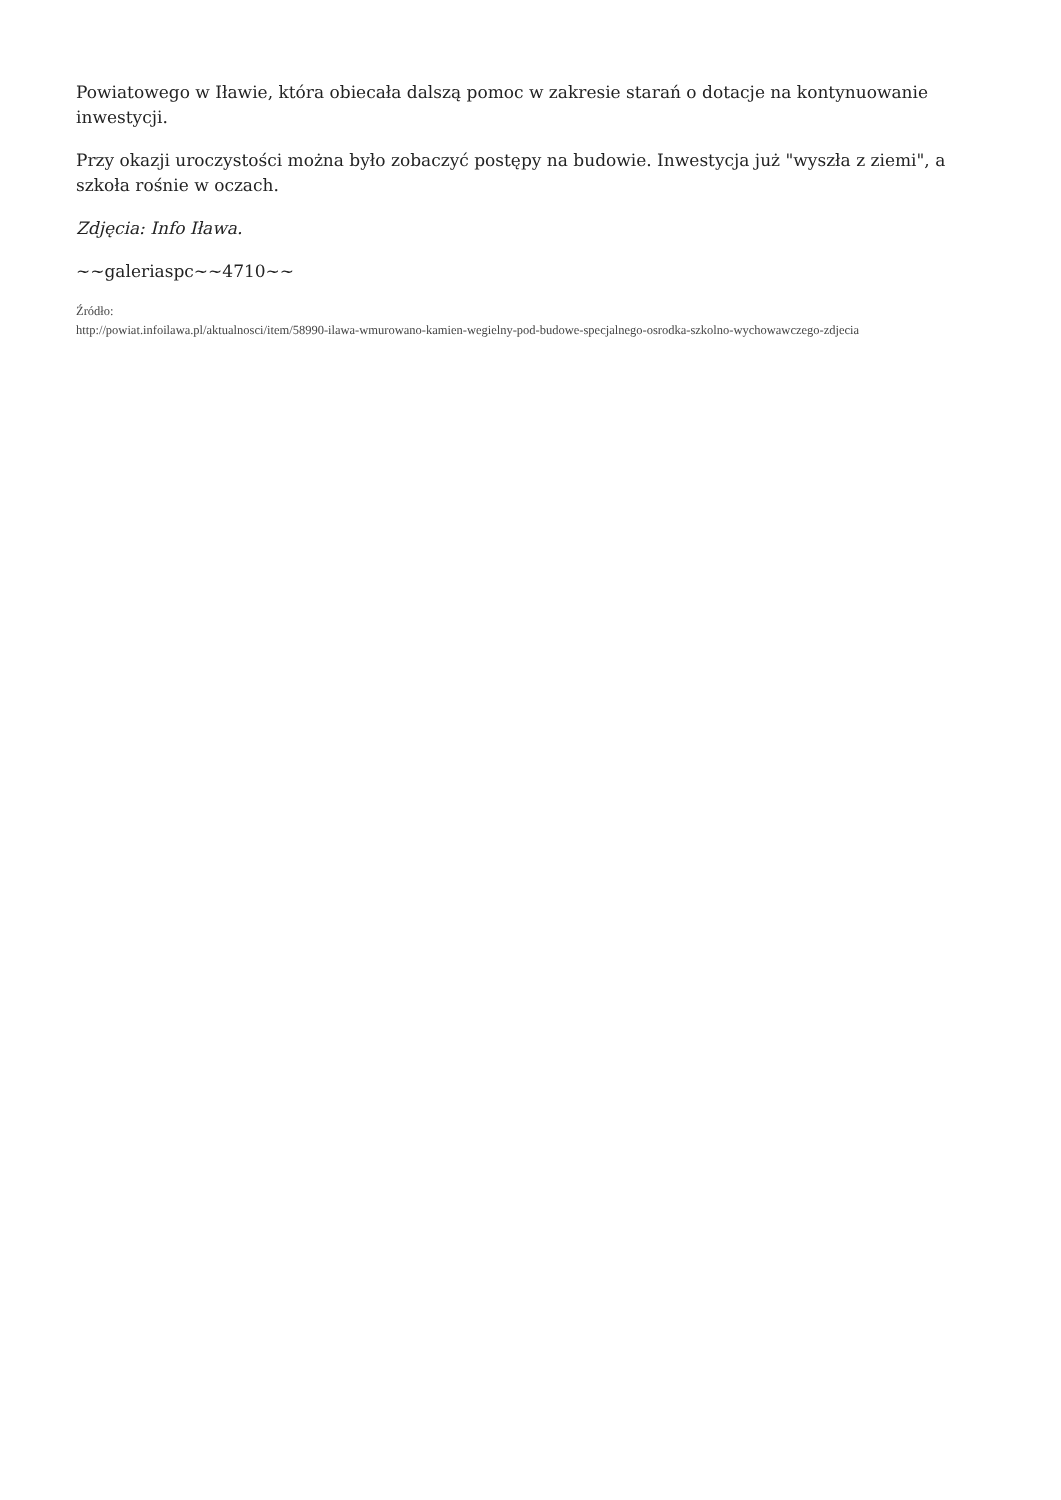Powiatowego w Iławie, która obiecała dalszą pomoc w zakresie starań o dotacje na kontynuowanie inwestycji.
Przy okazji uroczystości można było zobaczyć postępy na budowie. Inwestycja już "wyszła z ziemi", a szkoła rośnie w oczach.
Zdjęcia: Info Iława.
~~galeriaspc~~4710~~
Źródło:
http://powiat.infoilawa.pl/aktualnosci/item/58990-ilawa-wmurowano-kamien-wegielny-pod-budowe-specjalnego-osrodka-szkolno-wychowawczego-zdjecia